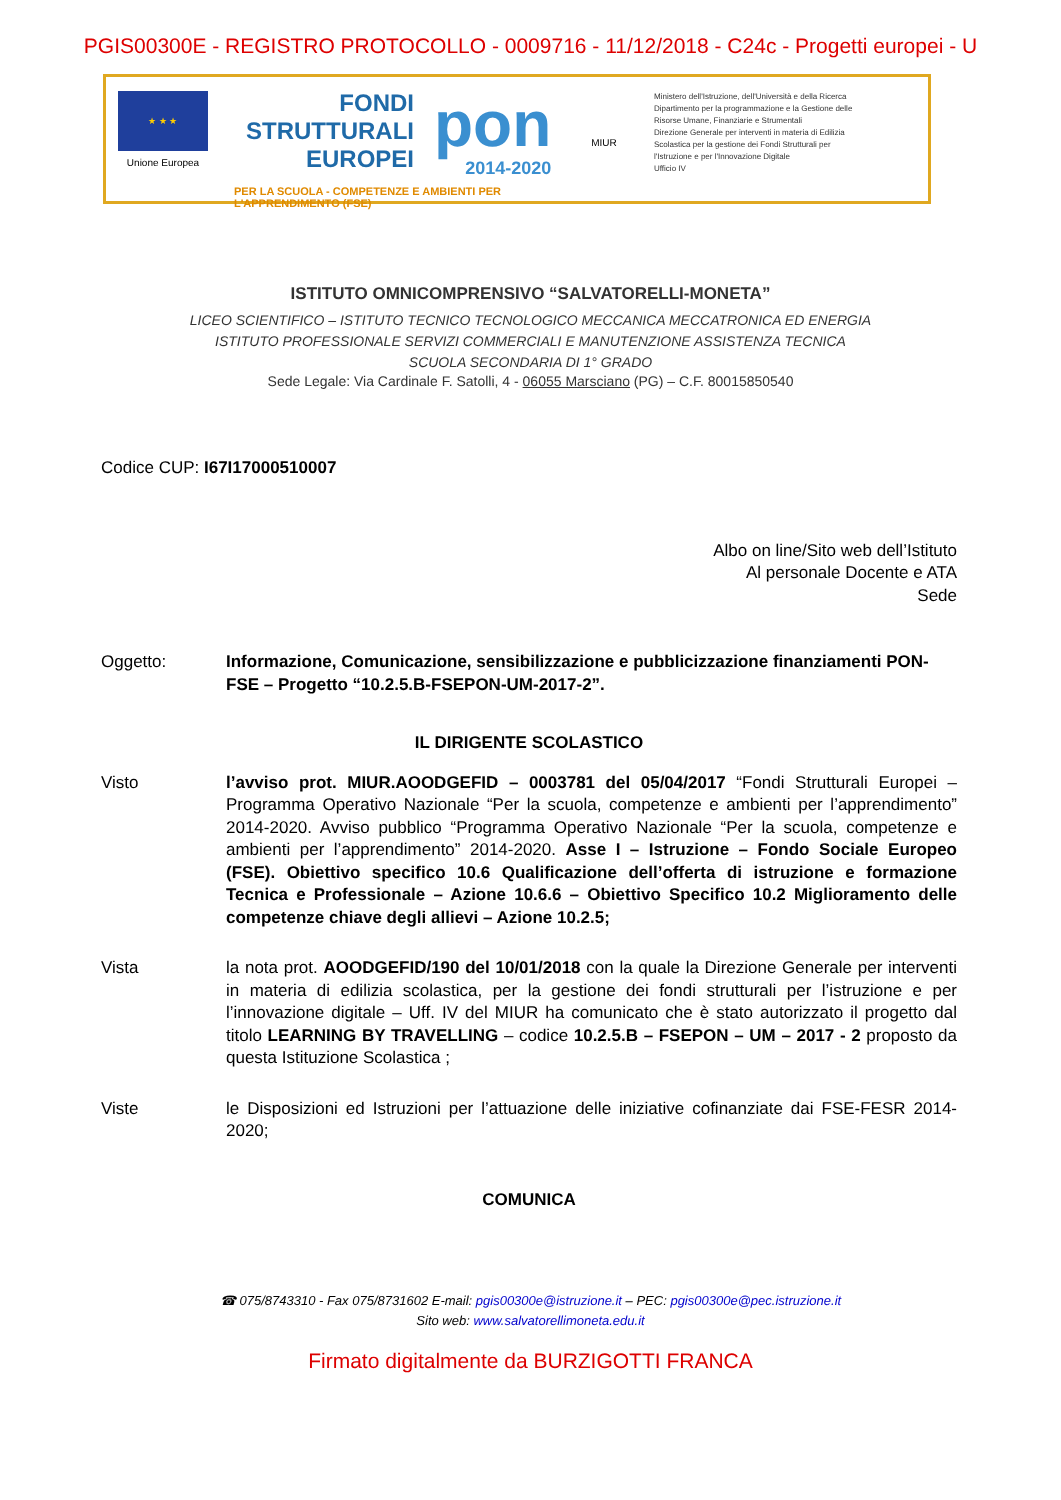PGIS00300E - REGISTRO PROTOCOLLO - 0009716 - 11/12/2018 - C24c - Progetti europei - U
★ ★ ★
Unione Europea
FONDI
STRUTTURALI
EUROPEI
pon
2014-2020
PER LA SCUOLA - COMPETENZE E AMBIENTI PER L'APPRENDIMENTO (FSE)
MIUR
Ministero dell'Istruzione, dell'Università e della Ricerca
Dipartimento per la programmazione e la Gestione delle
Risorse Umane, Finanziarie e Strumentali
Direzione Generale per interventi in materia di Edilizia
Scolastica per la gestione dei Fondi Strutturali per
l'Istruzione e per l'Innovazione Digitale
Ufficio IV
ISTITUTO OMNICOMPRENSIVO “SALVATORELLI-MONETA”
LICEO SCIENTIFICO – ISTITUTO TECNICO TECNOLOGICO MECCANICA MECCATRONICA ED ENERGIA
ISTITUTO PROFESSIONALE SERVIZI COMMERCIALI E MANUTENZIONE ASSISTENZA TECNICA
SCUOLA SECONDARIA DI 1° GRADO
Sede Legale: Via Cardinale F. Satolli, 4 - 06055 Marsciano (PG) – C.F. 80015850540
Codice CUP: I67I17000510007
Albo on line/Sito web dell’Istituto
Al personale Docente e ATA
Sede
Oggetto: Informazione, Comunicazione, sensibilizzazione e pubblicizzazione finanziamenti PON-FSE – Progetto “10.2.5.B-FSEPON-UM-2017-2”.
IL DIRIGENTE SCOLASTICO
Visto l’avviso prot. MIUR.AOODGEFID – 0003781 del 05/04/2017 “Fondi Strutturali Europei – Programma Operativo Nazionale “Per la scuola, competenze e ambienti per l’apprendimento” 2014-2020. Avviso pubblico “Programma Operativo Nazionale “Per la scuola, competenze e ambienti per l’apprendimento” 2014-2020. Asse I – Istruzione – Fondo Sociale Europeo (FSE). Obiettivo specifico 10.6 Qualificazione dell’offerta di istruzione e formazione Tecnica e Professionale – Azione 10.6.6 – Obiettivo Specifico 10.2 Miglioramento delle competenze chiave degli allievi – Azione 10.2.5;
Vista la nota prot. AOODGEFID/190 del 10/01/2018 con la quale la Direzione Generale per interventi in materia di edilizia scolastica, per la gestione dei fondi strutturali per l’istruzione e per l’innovazione digitale – Uff. IV del MIUR ha comunicato che è stato autorizzato il progetto dal titolo LEARNING BY TRAVELLING – codice 10.2.5.B – FSEPON – UM – 2017 - 2 proposto da questa Istituzione Scolastica ;
Viste le Disposizioni ed Istruzioni per l’attuazione delle iniziative cofinanziate dai FSE-FESR 2014-2020;
COMUNICA
☎ 075/8743310 - Fax 075/8731602 E-mail: pgis00300e@istruzione.it – PEC: pgis00300e@pec.istruzione.it
Sito web: www.salvatorellimoneta.edu.it
Firmato digitalmente da BURZIGOTTI FRANCA